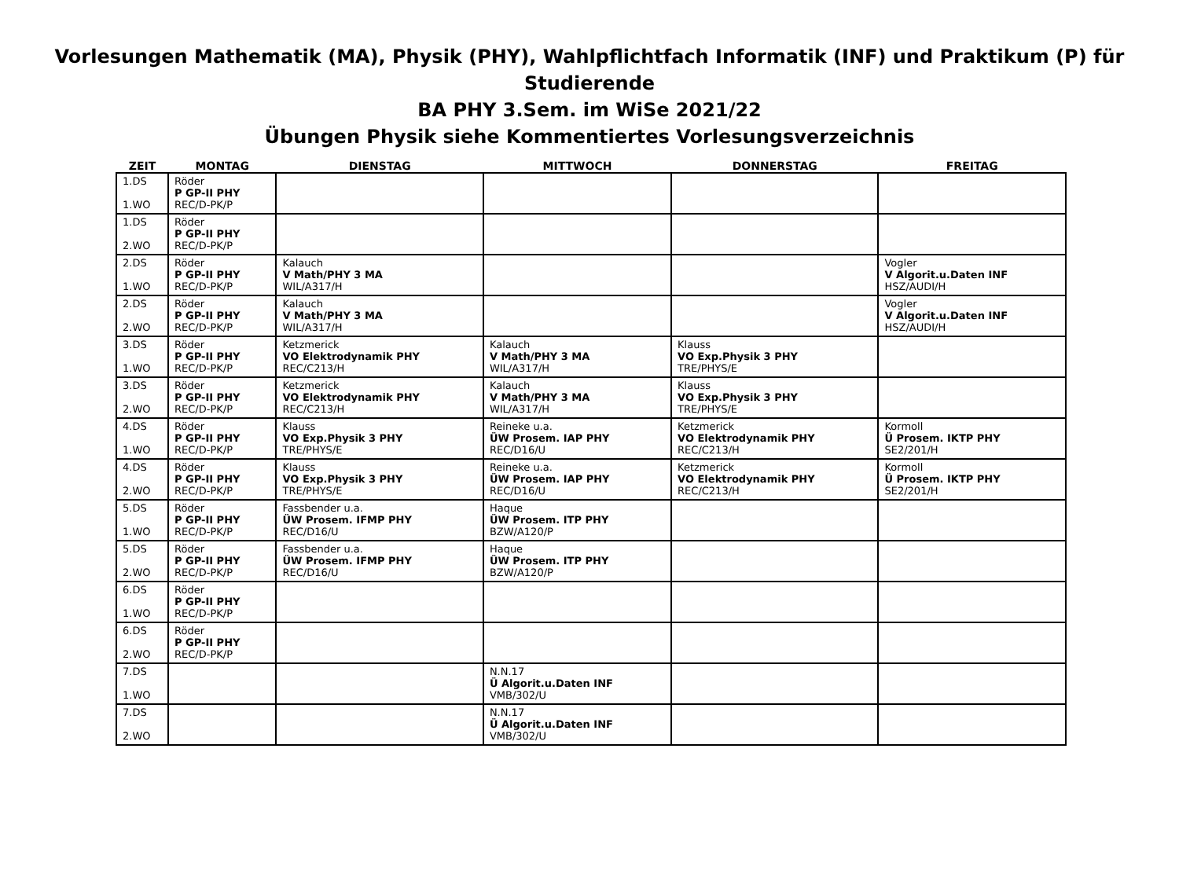Vorlesungen Mathematik (MA), Physik (PHY), Wahlpflichtfach Informatik (INF) und Praktikum (P) für Studierende
BA PHY 3.Sem. im WiSe 2021/22
Übungen Physik siehe Kommentiertes Vorlesungsverzeichnis
| ZEIT | MONTAG | DIENSTAG | MITTWOCH | DONNERSTAG | FREITAG |
| --- | --- | --- | --- | --- | --- |
| 1.DS 1.WO | Röder P GP-II PHY REC/D-PK/P | | | | |
| 1.DS 2.WO | Röder P GP-II PHY REC/D-PK/P | | | | |
| 2.DS 1.WO | Röder P GP-II PHY REC/D-PK/P | Kalauch V Math/PHY 3 MA WIL/A317/H | | | Vogler V Algorit.u.Daten INF HSZ/AUDI/H |
| 2.DS 2.WO | Röder P GP-II PHY REC/D-PK/P | Kalauch V Math/PHY 3 MA WIL/A317/H | | | Vogler V Algorit.u.Daten INF HSZ/AUDI/H |
| 3.DS 1.WO | Röder P GP-II PHY REC/D-PK/P | Ketzmerick VO Elektrodynamik PHY REC/C213/H | Kalauch V Math/PHY 3 MA WIL/A317/H | Klauss VO Exp.Physik 3 PHY TRE/PHYS/E | |
| 3.DS 2.WO | Röder P GP-II PHY REC/D-PK/P | Ketzmerick VO Elektrodynamik PHY REC/C213/H | Kalauch V Math/PHY 3 MA WIL/A317/H | Klauss VO Exp.Physik 3 PHY TRE/PHYS/E | |
| 4.DS 1.WO | Röder P GP-II PHY REC/D-PK/P | Klauss VO Exp.Physik 3 PHY TRE/PHYS/E | Reineke u.a. ÜW Prosem. IAP PHY REC/D16/U | Ketzmerick VO Elektrodynamik PHY REC/C213/H | Kormoll Ü Prosem. IKTP PHY SE2/201/H |
| 4.DS 2.WO | Röder P GP-II PHY REC/D-PK/P | Klauss VO Exp.Physik 3 PHY TRE/PHYS/E | Reineke u.a. ÜW Prosem. IAP PHY REC/D16/U | Ketzmerick VO Elektrodynamik PHY REC/C213/H | Kormoll Ü Prosem. IKTP PHY SE2/201/H |
| 5.DS 1.WO | Röder P GP-II PHY REC/D-PK/P | Fassbender u.a. ÜW Prosem. IFMP PHY REC/D16/U | Haque ÜW Prosem. ITP PHY BZW/A120/P | | |
| 5.DS 2.WO | Röder P GP-II PHY REC/D-PK/P | Fassbender u.a. ÜW Prosem. IFMP PHY REC/D16/U | Haque ÜW Prosem. ITP PHY BZW/A120/P | | |
| 6.DS 1.WO | Röder P GP-II PHY REC/D-PK/P | | | | |
| 6.DS 2.WO | Röder P GP-II PHY REC/D-PK/P | | | | |
| 7.DS 1.WO | | | N.N.17 Ü Algorit.u.Daten INF VMB/302/U | | |
| 7.DS 2.WO | | | N.N.17 Ü Algorit.u.Daten INF VMB/302/U | | |